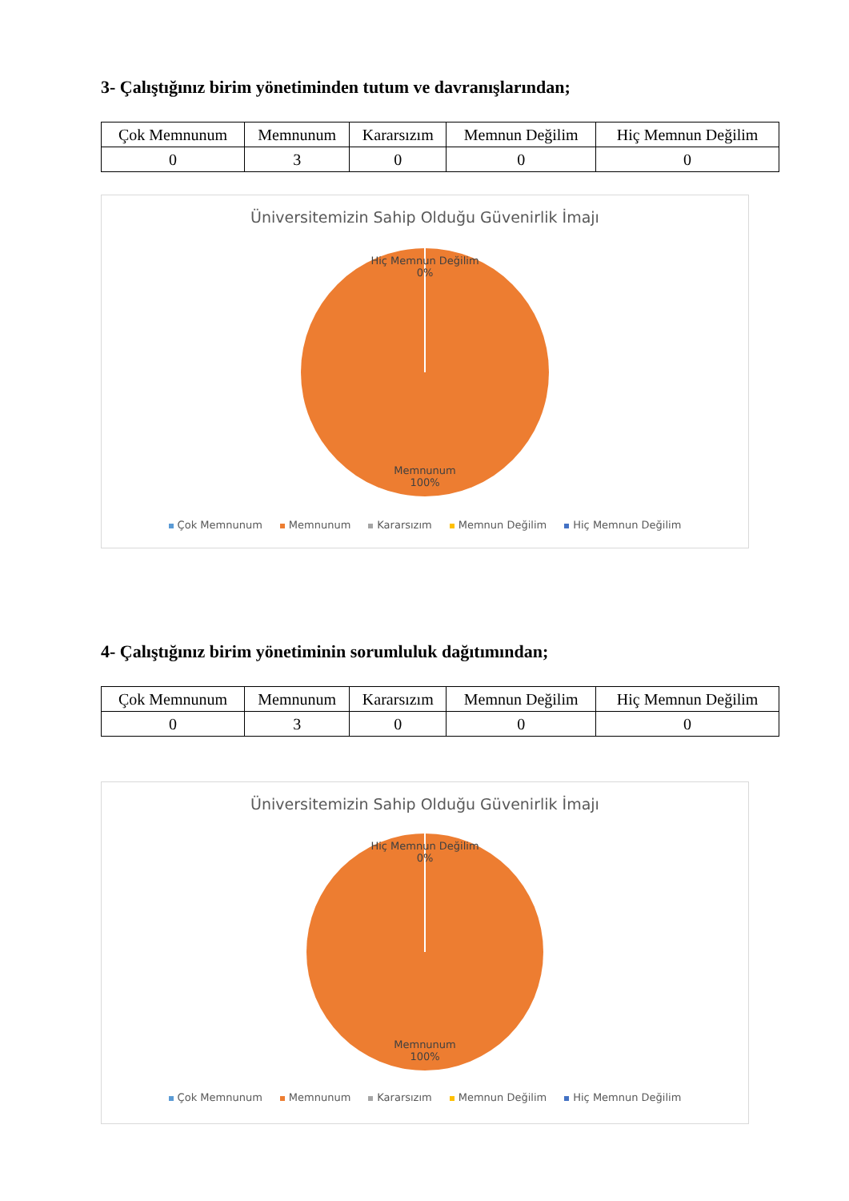3- Çalıştığınız birim yönetiminden tutum ve davranışlarından;
| Çok Memnunum | Memnunum | Kararsızım | Memnun Değilim | Hiç Memnun Değilim |
| 0 | 3 | 0 | 0 | 0 |
Üniversitemizin Sahip Olduğu Güvenirlik İmajı
Hiç Memnun Değilim
0%
Memnunum
100%
Çok Memnunum Memnunum Kararsızım Memnun Değilim Hiç Memnun Değilim
4- Çalıştığınız birim yönetiminin sorumluluk dağıtımından;
| Çok Memnunum | Memnunum | Kararsızım | Memnun Değilim | Hiç Memnun Değilim |
| 0 | 3 | 0 | 0 | 0 |
Üniversitemizin Sahip Olduğu Güvenirlik İmajı
Hiç Memnun Değilim
0%
Memnunum
100%
Çok Memnunum Memnunum Kararsızım Memnun Değilim Hiç Memnun Değilim